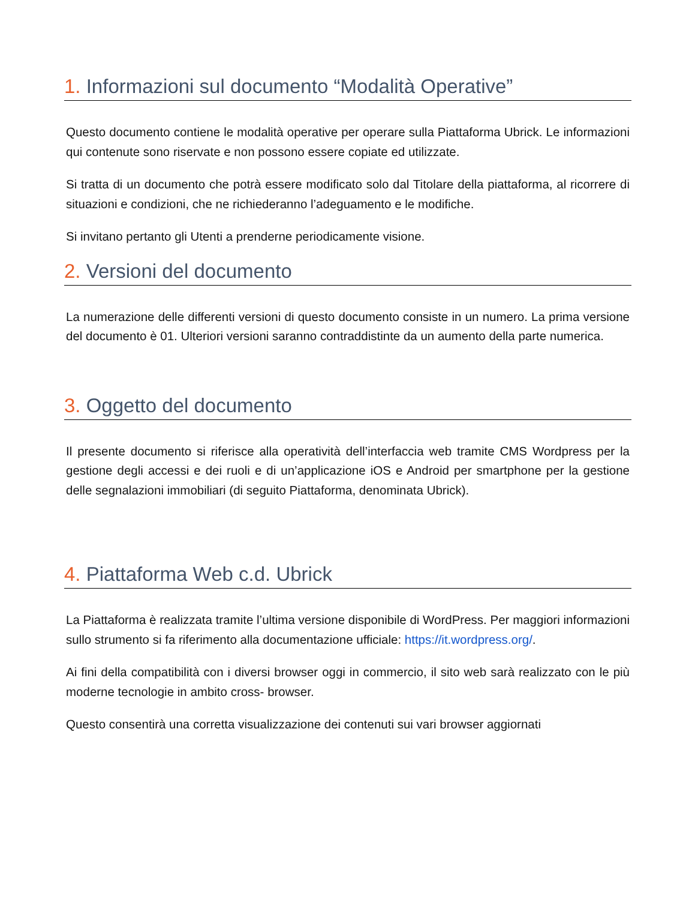1. Informazioni sul documento “Modalità Operative”
Questo documento contiene le modalità operative per operare sulla Piattaforma Ubrick. Le informazioni qui contenute sono riservate e non possono essere copiate ed utilizzate.
Si tratta di un documento che potrà essere modificato solo dal Titolare della piattaforma, al ricorrere di situazioni e condizioni, che ne richiederanno l’adeguamento e le modifiche.
Si invitano pertanto gli Utenti a prenderne periodicamente visione.
2. Versioni del documento
La numerazione delle differenti versioni di questo documento consiste in un numero. La prima versione del documento è 01. Ulteriori versioni saranno contraddistinte da un aumento della parte numerica.
3. Oggetto del documento
Il presente documento si riferisce alla operatività dell’interfaccia web tramite CMS Wordpress per la gestione degli accessi e dei ruoli e di un’applicazione iOS e Android per smartphone per la gestione delle segnalazioni immobiliari (di seguito Piattaforma, denominata Ubrick).
4. Piattaforma Web c.d. Ubrick
La Piattaforma è realizzata tramite l’ultima versione disponibile di WordPress. Per maggiori informazioni sullo strumento si fa riferimento alla documentazione ufficiale: https://it.wordpress.org/.
Ai fini della compatibilità con i diversi browser oggi in commercio, il sito web sarà realizzato con le più moderne tecnologie in ambito cross- browser.
Questo consentirà una corretta visualizzazione dei contenuti sui vari browser aggiornati